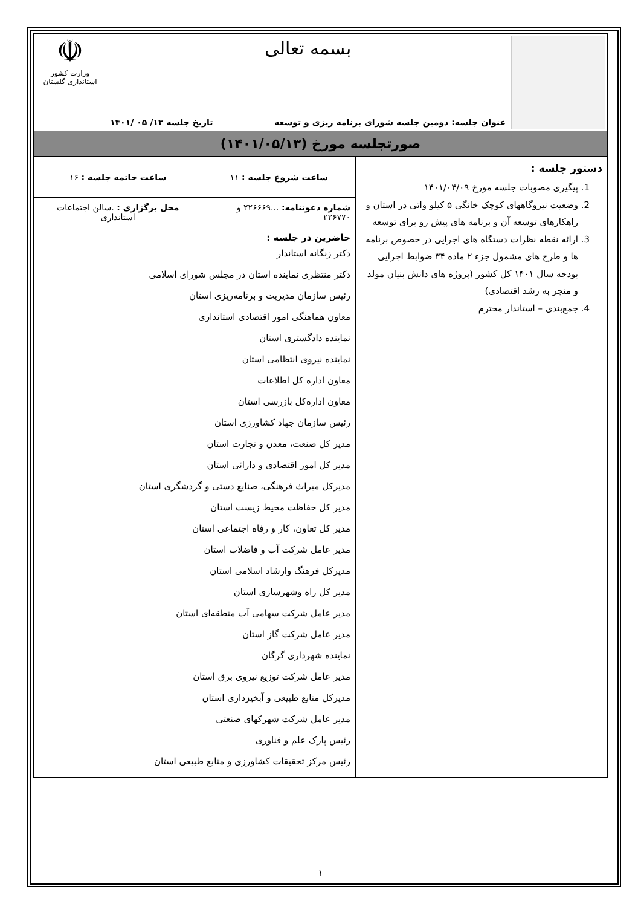بسمه تعالی
عنوان جلسه: دومین جلسه شورای برنامه ریزی و توسعه تاریخ جلسه ۱۳/ ۰۵ /۱۴۰۱
☫
وزارت کشور
استانداری گلستان
صورتجلسه مورخ (۱۴۰۱/۰۵/۱۳)
| دستور جلسه : 1. پیگیری مصوبات جلسه مورخ ۱۴۰۱/۰۴/۰۹ 2. وضعیت نیروگاههای کوچک خانگی ۵ کیلو واتی در استان و راهکارهای توسعه آن و برنامه های پیش رو برای توسعه 3. ارائه نقطه نظرات دستگاه های اجرایی در خصوص برنامه ها و طرح های مشمول جزء ۲ ماده ۳۴ ضوابط اجرایی بودجه سال ۱۴۰۱ کل کشور (پروژه های دانش بنیان مولد و منجر به رشد اقتصادی) 4. جمع‌بندی – استاندار محترم | ساعت شروع جلسه : ۱۱ | ساعت خاتمه جلسه : ۱۶ |
| | شماره دعوتنامه: ...۲۲۶۶۶۹ و ۲۲۶۷۷۰ | محل برگزاری : .سالن اجتماعات استانداری |
| | حاضرین در جلسه : دکتر زنگانه استاندار دکتر منتظری نماینده استان در مجلس شورای اسلامی رئیس سازمان مدیریت و برنامه‌ریزی استان معاون هماهنگی امور اقتصادی استانداری نماینده دادگستری استان نماینده نیروی انتظامی استان معاون اداره کل اطلاعات معاون اداره‌کل بازرسی استان رئیس سازمان جهاد کشاورزی استان مدیر کل صنعت، معدن و تجارت استان مدیر کل امور اقتصادی و دارائی استان مدیرکل میراث فرهنگی، صنایع دستی و گردشگری استان مدیر کل حفاظت محیط زیست استان مدیر کل تعاون، کار و رفاه اجتماعی استان مدیر عامل شرکت آب و فاضلاب استان مدیرکل فرهنگ وارشاد اسلامی استان مدیر کل راه وشهرسازی استان مدیر عامل شرکت سهامی آب منطقه‌ای استان مدیر عامل شرکت گاز استان نماینده شهرداری گرگان مدیر عامل شرکت توزیع نیروی برق استان مدیرکل منابع طبیعی و آبخیزداری استان مدیر عامل شرکت شهرکهای صنعتی رئیس پارک علم و فناوری رئیس مرکز تحقیقات کشاورزی و منابع طبیعی استان | |
۱